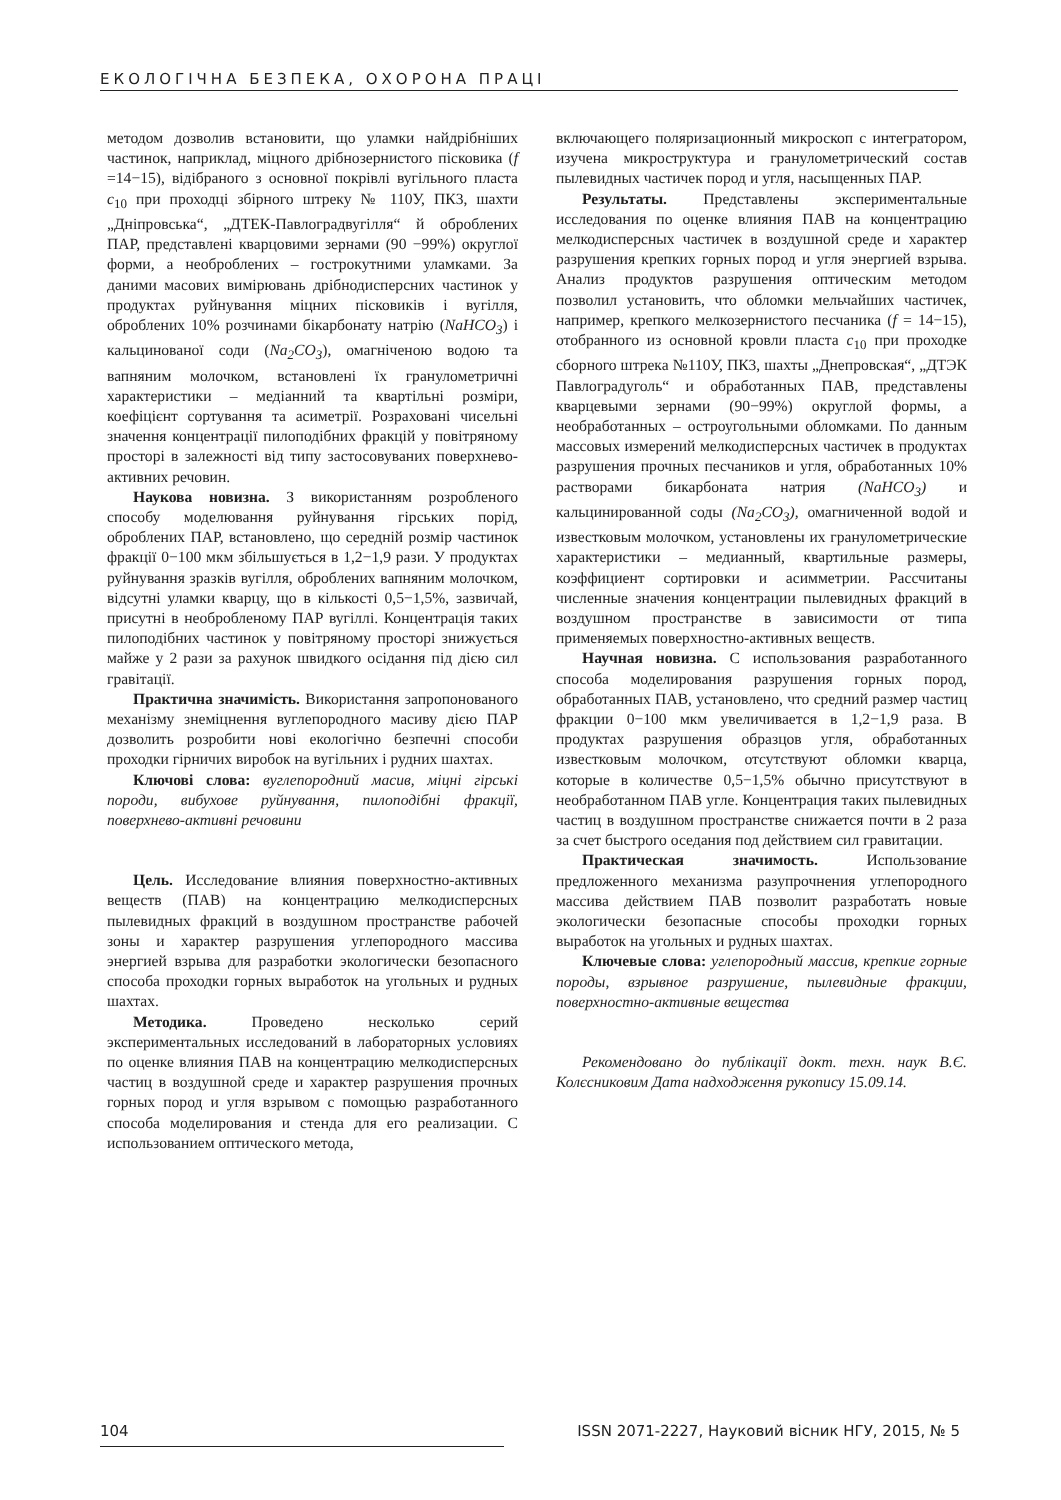ЕКОЛОГІЧНА БЕЗПЕКА, ОХОРОНА ПРАЦІ
методом дозволив встановити, що уламки найдрібніших частинок, наприклад, міцного дрібнозернистого пісковика (f =14−15), відібраного з основної покрівлі вугільного пласта c<sub>10</sub> при проходці збірного штреку № 110У, ПК3, шахти „Дніпровська“, „ДТЕК-Павлоградвугілля“ й оброблених ПАР, представлені кварцовими зернами (90 −99%) округлої форми, а необроблених – гострокутними уламками. За даними масових вимірювань дрібнодисперсних частинок у продуктах руйнування міцних пісковиків і вугілля, оброблених 10% розчинами бікарбонату натрію (NaHCO<sub>3</sub>) і кальцинованої соди (Na<sub>2</sub>CO<sub>3</sub>), омагніченою водою та вапняним молочком, встановлені їх гранулометричні характеристики – медіанний та квартільні розміри, коефіцієнт сортування та асиметрії. Розраховані чисельні значення концентрації пилоподібних фракцій у повітряному просторі в залежності від типу застосовуваних поверхнево-активних речовин.
Наукова новизна. З використанням розробленого способу моделювання руйнування гірських порід, оброблених ПАР, встановлено, що середній розмір частинок фракції 0−100 мкм збільшується в 1,2−1,9 рази. У продуктах руйнування зразків вугілля, оброблених вапняним молочком, відсутні уламки кварцу, що в кількості 0,5−1,5%, зазвичай, присутні в необробленому ПАР вугіллі. Концентрація таких пилоподібних частинок у повітряному просторі знижується майже у 2 рази за рахунок швидкого осідання під дією сил гравітації.
Практична значимість. Використання запропонованого механізму знеміцнення вуглепородного масиву дією ПАР дозволить розробити нові екологічно безпечні способи проходки гірничих виробок на вугільних і рудних шахтах.
Ключові слова: вуглепородний масив, міцні гірські породи, вибухове руйнування, пилоподібні фракції, поверхнево-активні речовини
Цель. Исследование влияния поверхностно-активных веществ (ПАВ) на концентрацию мелкодисперсных пылевидных фракций в воздушном пространстве рабочей зоны и характер разрушения углепородного массива энергией взрыва для разработки экологически безопасного способа проходки горных выработок на угольных и рудных шахтах.
Методика. Проведено несколько серий экспериментальных исследований в лабораторных условиях по оценке влияния ПАВ на концентрацию мелкодисперсных частиц в воздушной среде и характер разрушения прочных горных пород и угля взрывом с помощью разработанного способа моделирования и стенда для его реализации. С использованием оптического метода,
включающего поляризационный микроскоп с интегратором, изучена микроструктура и гранулометрический состав пылевидных частичек пород и угля, насыщенных ПАР.
Результаты. Представлены экспериментальные исследования по оценке влияния ПАВ на концентрацию мелкодисперсных частичек в воздушной среде и характер разрушения крепких горных пород и угля энергией взрыва. Анализ продуктов разрушения оптическим методом позволил установить, что обломки мельчайших частичек, например, крепкого мелкозернистого песчаника (f = 14−15), отобранного из основной кровли пласта c<sub>10</sub> при проходке сборного штрека №110У, ПК3, шахты „Днепровская“, „ДТЭК Павлоградуголь“ и обработанных ПАВ, представлены кварцевыми зернами (90−99%) округлой формы, а необработанных – остроугольными обломками. По данным массовых измерений мелкодисперсных частичек в продуктах разрушения прочных песчаников и угля, обработанных 10% растворами бикарбоната натрия (NaHCO<sub>3</sub>) и кальцинированной соды (Na<sub>2</sub>CO<sub>3</sub>), омагниченной водой и известковым молочком, установлены их гранулометрические характеристики – медианный, квартильные размеры, коэффициент сортировки и асимметрии. Рассчитаны численные значения концентрации пылевидных фракций в воздушном пространстве в зависимости от типа применяемых поверхностно-активных веществ.
Научная новизна. С использования разработанного способа моделирования разрушения горных пород, обработанных ПАВ, установлено, что средний размер частиц фракции 0−100 мкм увеличивается в 1,2−1,9 раза. В продуктах разрушения образцов угля, обработанных известковым молочком, отсутствуют обломки кварца, которые в количестве 0,5−1,5% обычно присутствуют в необработанном ПАВ угле. Концентрация таких пылевидных частиц в воздушном пространстве снижается почти в 2 раза за счет быстрого оседания под действием сил гравитации.
Практическая значимость. Использование предложенного механизма разупрочнения углепородного массива действием ПАВ позволит разработать новые экологически безопасные способы проходки горных выработок на угольных и рудных шахтах.
Ключевые слова: углепородный массив, крепкие горные породы, взрывное разрушение, пылевидные фракции, поверхностно-активные вещества
Рекомендовано до публікації докт. техн. наук В.Є. Колєсниковим Дата надходження рукопису 15.09.14.
104 ISSN 2071-2227, Науковий вісник НГУ, 2015, № 5